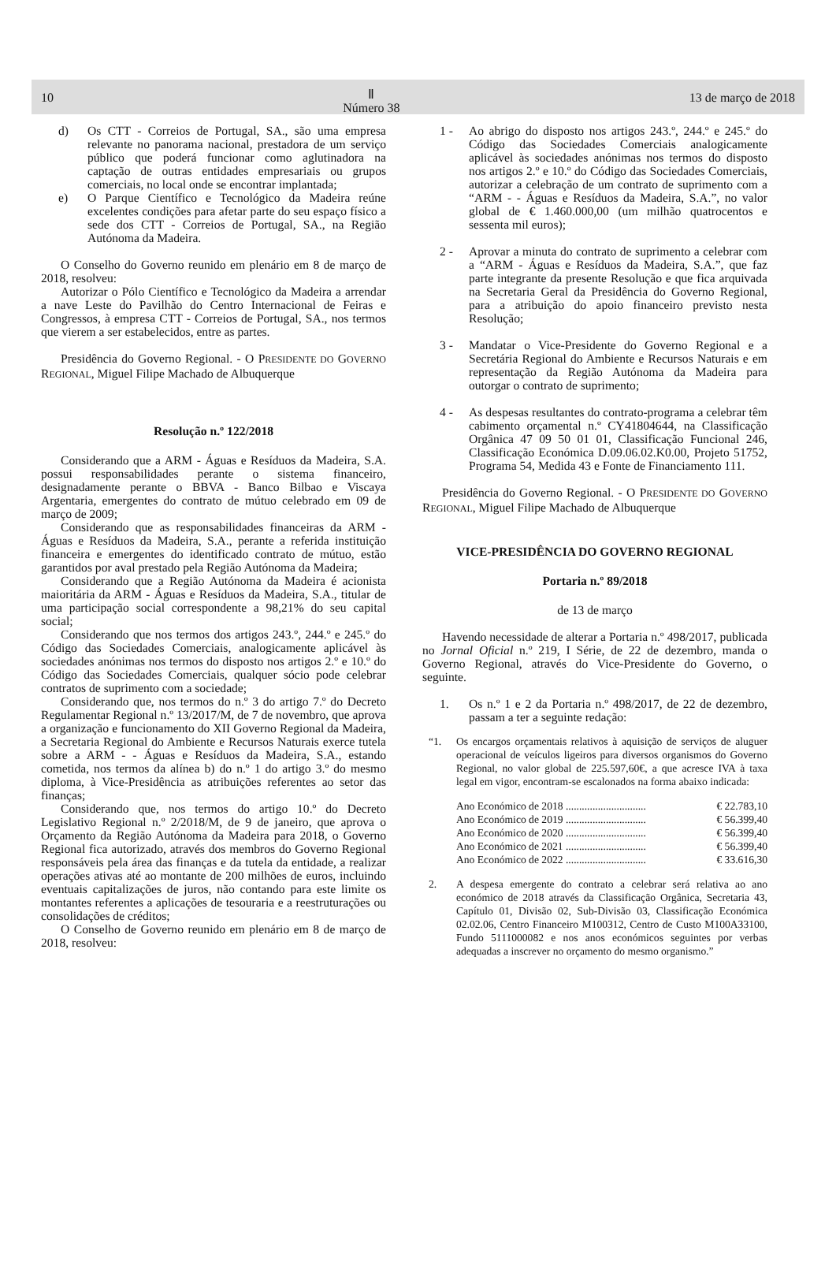10 Ⅱ
Número 38 13 de março de 2018
d) Os CTT - Correios de Portugal, SA., são uma empresa relevante no panorama nacional, prestadora de um serviço público que poderá funcionar como aglutinadora na captação de outras entidades empresariais ou grupos comerciais, no local onde se encontrar implantada;
e) O Parque Científico e Tecnológico da Madeira reúne excelentes condições para afetar parte do seu espaço físico a sede dos CTT - Correios de Portugal, SA., na Região Autónoma da Madeira.
O Conselho do Governo reunido em plenário em 8 de março de 2018, resolveu:
Autorizar o Pólo Científico e Tecnológico da Madeira a arrendar a nave Leste do Pavilhão do Centro Internacional de Feiras e Congressos, à empresa CTT - Correios de Portugal, SA., nos termos que vierem a ser estabelecidos, entre as partes.
Presidência do Governo Regional. - O PRESIDENTE DO GOVERNO REGIONAL, Miguel Filipe Machado de Albuquerque
Resolução n.º 122/2018
Considerando que a ARM - Águas e Resíduos da Madeira, S.A. possui responsabilidades perante o sistema financeiro, designadamente perante o BBVA - Banco Bilbao e Viscaya Argentaria, emergentes do contrato de mútuo celebrado em 09 de março de 2009;
Considerando que as responsabilidades financeiras da ARM - Águas e Resíduos da Madeira, S.A., perante a referida instituição financeira e emergentes do identificado contrato de mútuo, estão garantidos por aval prestado pela Região Autónoma da Madeira;
Considerando que a Região Autónoma da Madeira é acionista maioritária da ARM - Águas e Resíduos da Madeira, S.A., titular de uma participação social correspondente a 98,21% do seu capital social;
Considerando que nos termos dos artigos 243.º, 244.º e 245.º do Código das Sociedades Comerciais, analogicamente aplicável às sociedades anónimas nos termos do disposto nos artigos 2.º e 10.º do Código das Sociedades Comerciais, qualquer sócio pode celebrar contratos de suprimento com a sociedade;
Considerando que, nos termos do n.º 3 do artigo 7.º do Decreto Regulamentar Regional n.º 13/2017/M, de 7 de novembro, que aprova a organização e funcionamento do XII Governo Regional da Madeira, a Secretaria Regional do Ambiente e Recursos Naturais exerce tutela sobre a ARM - - Águas e Resíduos da Madeira, S.A., estando cometida, nos termos da alínea b) do n.º 1 do artigo 3.º do mesmo diploma, à Vice-Presidência as atribuições referentes ao setor das finanças;
Considerando que, nos termos do artigo 10.º do Decreto Legislativo Regional n.º 2/2018/M, de 9 de janeiro, que aprova o Orçamento da Região Autónoma da Madeira para 2018, o Governo Regional fica autorizado, através dos membros do Governo Regional responsáveis pela área das finanças e da tutela da entidade, a realizar operações ativas até ao montante de 200 milhões de euros, incluindo eventuais capitalizações de juros, não contando para este limite os montantes referentes a aplicações de tesouraria e a reestruturações ou consolidações de créditos;
O Conselho de Governo reunido em plenário em 8 de março de 2018, resolveu:
1 - Ao abrigo do disposto nos artigos 243.º, 244.º e 245.º do Código das Sociedades Comerciais analogicamente aplicável às sociedades anónimas nos termos do disposto nos artigos 2.º e 10.º do Código das Sociedades Comerciais, autorizar a celebração de um contrato de suprimento com a “ARM - - Águas e Resíduos da Madeira, S.A.”, no valor global de € 1.460.000,00 (um milhão quatrocentos e sessenta mil euros);
2 - Aprovar a minuta do contrato de suprimento a celebrar com a “ARM - Águas e Resíduos da Madeira, S.A.”, que faz parte integrante da presente Resolução e que fica arquivada na Secretaria Geral da Presidência do Governo Regional, para a atribuição do apoio financeiro previsto nesta Resolução;
3 - Mandatar o Vice-Presidente do Governo Regional e a Secretária Regional do Ambiente e Recursos Naturais e em representação da Região Autónoma da Madeira para outorgar o contrato de suprimento;
4 - As despesas resultantes do contrato-programa a celebrar têm cabimento orçamental n.º CY41804644, na Classificação Orgânica 47 09 50 01 01, Classificação Funcional 246, Classificação Económica D.09.06.02.K0.00, Projeto 51752, Programa 54, Medida 43 e Fonte de Financiamento 111.
Presidência do Governo Regional. - O PRESIDENTE DO GOVERNO REGIONAL, Miguel Filipe Machado de Albuquerque
VICE-PRESIDÊNCIA DO GOVERNO REGIONAL
Portaria n.º 89/2018
de 13 de março
Havendo necessidade de alterar a Portaria n.º 498/2017, publicada no Jornal Oficial n.º 219, I Série, de 22 de dezembro, manda o Governo Regional, através do Vice-Presidente do Governo, o seguinte.
1. Os n.º 1 e 2 da Portaria n.º 498/2017, de 22 de dezembro, passam a ter a seguinte redação:
“1. Os encargos orçamentais relativos à aquisição de serviços de aluguer operacional de veículos ligeiros para diversos organismos do Governo Regional, no valor global de 225.597,60€, a que acresce IVA à taxa legal em vigor, encontram-se escalonados na forma abaixo indicada:
Ano Económico de 2018 .............................. € 22.783,10
Ano Económico de 2019 .............................. € 56.399,40
Ano Económico de 2020 .............................. € 56.399,40
Ano Económico de 2021 .............................. € 56.399,40
Ano Económico de 2022 .............................. € 33.616,30
2. A despesa emergente do contrato a celebrar será relativa ao ano económico de 2018 através da Classificação Orgânica, Secretaria 43, Capítulo 01, Divisão 02, Sub-Divisão 03, Classificação Económica 02.02.06, Centro Financeiro M100312, Centro de Custo M100A33100, Fundo 5111000082 e nos anos económicos seguintes por verbas adequadas a inscrever no orçamento do mesmo organismo.”